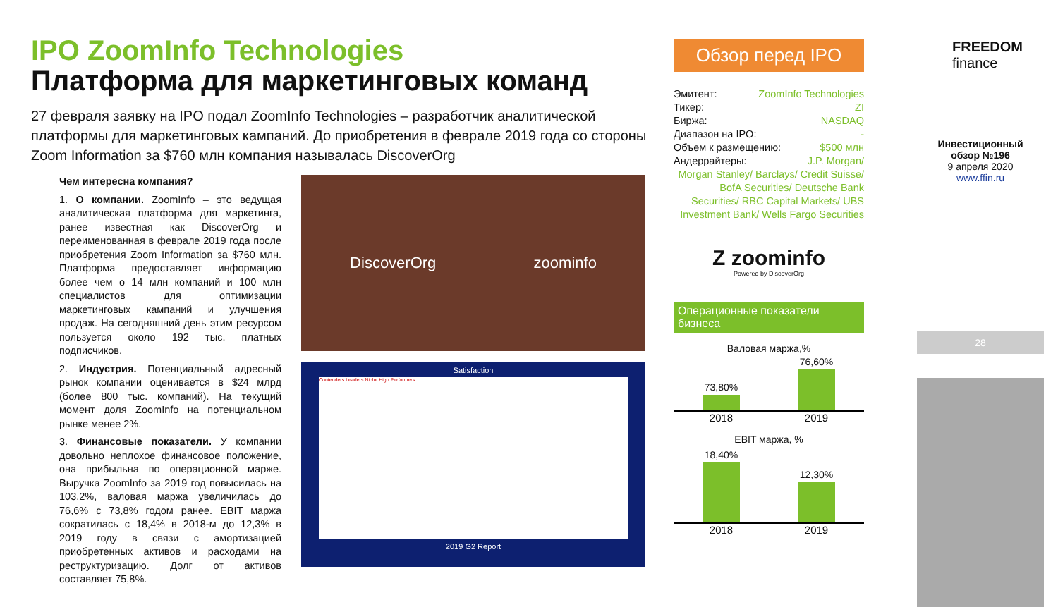IPO ZoomInfo Technologies
Платформа для маркетинговых команд
27 февраля заявку на IPO подал ZoomInfo Technologies – разработчик аналитической платформы для маркетинговых кампаний. До приобретения в феврале 2019 года со стороны Zoom Information за $760 млн компания называлась DiscoverOrg
Чем интересна компания?
1. О компании. ZoomInfo – это ведущая аналитическая платформа для маркетинга, ранее известная как DiscoverOrg и переименованная в феврале 2019 года после приобретения Zoom Information за $760 млн. Платформа предоставляет информацию более чем о 14 млн компаний и 100 млн специалистов для оптимизации маркетинговых кампаний и улучшения продаж. На сегодняшний день этим ресурсом пользуется около 192 тыс. платных подписчиков.
2. Индустрия. Потенциальный адресный рынок компании оценивается в $24 млрд (более 800 тыс. компаний). На текущий момент доля ZoomInfo на потенциальном рынке менее 2%.
3. Финансовые показатели. У компании довольно неплохое финансовое положение, она прибыльна по операционной марже. Выручка ZoomInfo за 2019 год повысилась на 103,2%, валовая маржа увеличилась до 76,6% с 73,8% годом ранее. EBIT маржа сократилась с 18,4% в 2018-м до 12,3% в 2019 году в связи с амортизацией приобретенных активов и расходами на реструктуризацию. Долг от активов составляет 75,8%.
DiscoverOrg zoominfo
Satisfaction
Contenders Leaders Niche High Performers
2019 G2 Report
Обзор перед IPO
Эмитент: ZoomInfo Technologies
Тикер: ZI
Биржа: NASDAQ
Диапазон на IPO: -
Объем к размещению: $500 млн
Андеррайтеры: J.P. Morgan/
Morgan Stanley/ Barclays/ Credit Suisse/ BofA Securities/ Deutsche Bank Securities/ RBC Capital Markets/ UBS Investment Bank/ Wells Fargo Securities
Z zoominfo
Powered by DiscoverOrg
Операционные показатели бизнеса
Валовая маржа,%
73,80%
76,60%
2018 2019
EBIT маржа, %
18,40%
12,30%
2018 2019
FREEDOM
finance
Инвестиционный
обзор №196
9 апреля 2020
www.ffin.ru
28